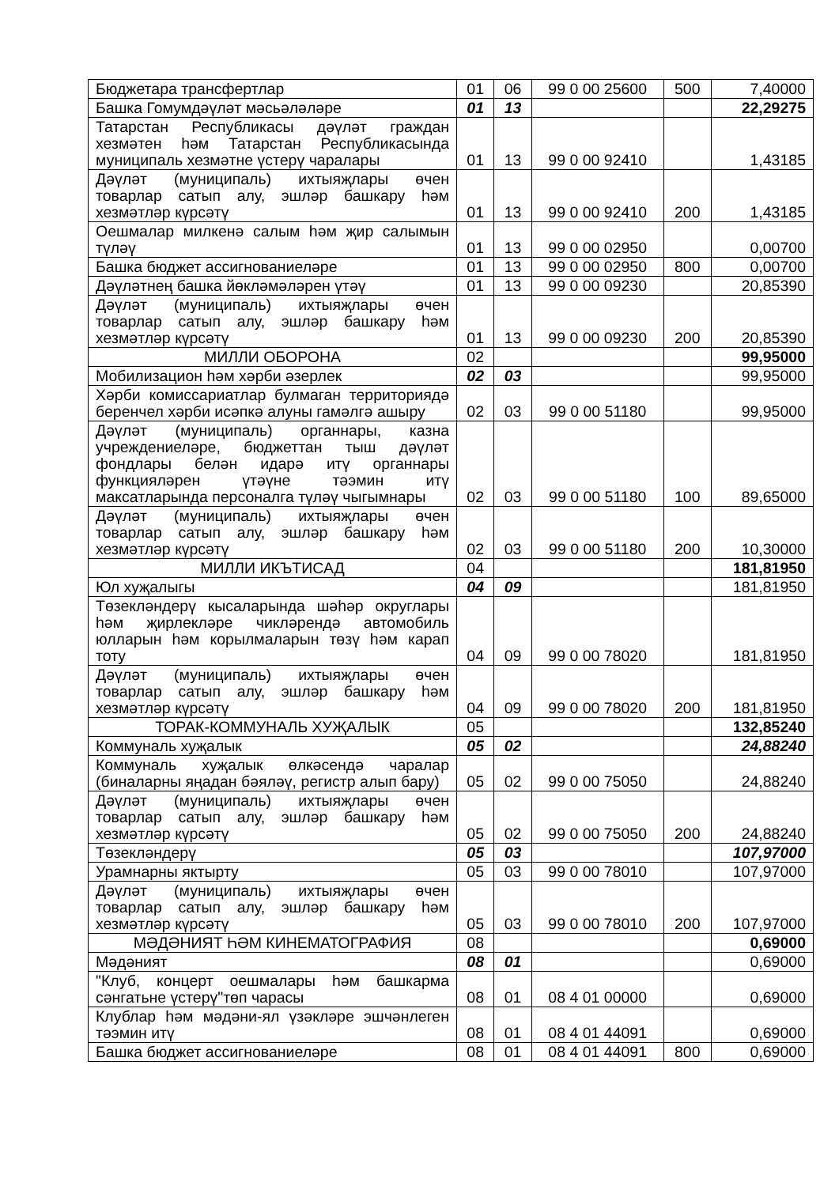| Бюджетара трансфертлар | 01 | 06 | 99 0 00 25600 | 500 | 7,40000 |
| Башка Гомумдәүләт мәсьәләләре | 01 | 13 | | | 22,29275 |
| Татарстан Республикасы дәүләт граждан хезмәтен һәм Татарстан Республикасында муниципаль хезмәтне үстерү чаралары | 01 | 13 | 99 0 00 92410 | | 1,43185 |
| Дәүләт (муниципаль) ихтыяҗлары өчен товарлар сатып алу, эшләр башкару һәм хезмәтләр күрсәтү | 01 | 13 | 99 0 00 92410 | 200 | 1,43185 |
| Оешмалар милкенә салым һәм җир салымын түләү | 01 | 13 | 99 0 00 02950 | | 0,00700 |
| Башка бюджет ассигнованиеләре | 01 | 13 | 99 0 00 02950 | 800 | 0,00700 |
| Дәүләтнең башка йөкләмәләрен үтәү | 01 | 13 | 99 0 00 09230 | | 20,85390 |
| Дәүләт (муниципаль) ихтыяҗлары өчен товарлар сатып алу, эшләр башкару һәм хезмәтләр күрсәтү | 01 | 13 | 99 0 00 09230 | 200 | 20,85390 |
| МИЛЛИ ОБОРОНА | 02 | | | | 99,95000 |
| Мобилизацион һәм хәрби әзерлек | 02 | 03 | | | 99,95000 |
| Хәрби комиссариатлар булмаган территориядә беренчел хәрби исәпкә алуны гамәлгә ашыру | 02 | 03 | 99 0 00 51180 | | 99,95000 |
| Дәүләт (муниципаль) органнары, казна учреждениеләре, бюджеттан тыш дәүләт фондлары белән идарә итү органнары функцияләрен үтәүне тәэмин итү максатларында персоналга түләү чыгымнары | 02 | 03 | 99 0 00 51180 | 100 | 89,65000 |
| Дәүләт (муниципаль) ихтыяҗлары өчен товарлар сатып алу, эшләр башкару һәм хезмәтләр күрсәтү | 02 | 03 | 99 0 00 51180 | 200 | 10,30000 |
| МИЛЛИ ИКЪТИСАД | 04 | | | | 181,81950 |
| Юл хуҗалыгы | 04 | 09 | | | 181,81950 |
| Төзекләндерү кысаларында шәһәр округлары һәм җирлекләре чикләрендә автомобиль юлларын һәм корылмаларын төзү һәм карап тоту | 04 | 09 | 99 0 00 78020 | | 181,81950 |
| Дәүләт (муниципаль) ихтыяҗлары өчен товарлар сатып алу, эшләр башкару һәм хезмәтләр күрсәтү | 04 | 09 | 99 0 00 78020 | 200 | 181,81950 |
| ТОРАК-КОММУНАЛЬ ХУҖАЛЫК | 05 | | | | 132,85240 |
| Коммуналь хуҗалык | 05 | 02 | | | 24,88240 |
| Коммуналь хуҗалык өлкәсендә чаралар (биналарны яңадан бәяләү, регистр алып бару) | 05 | 02 | 99 0 00 75050 | | 24,88240 |
| Дәүләт (муниципаль) ихтыяҗлары өчен товарлар сатып алу, эшләр башкару һәм хезмәтләр күрсәтү | 05 | 02 | 99 0 00 75050 | 200 | 24,88240 |
| Төзекләндерү | 05 | 03 | | | 107,97000 |
| Урамнарны яктырту | 05 | 03 | 99 0 00 78010 | | 107,97000 |
| Дәүләт (муниципаль) ихтыяҗлары өчен товарлар сатып алу, эшләр башкару һәм хезмәтләр күрсәтү | 05 | 03 | 99 0 00 78010 | 200 | 107,97000 |
| МӘДӘНИЯТ ҺӘМ КИНЕМАТОГРАФИЯ | 08 | | | | 0,69000 |
| Мәдәният | 08 | 01 | | | 0,69000 |
| "Клуб, концерт оешмалары һәм башкарма сәнгатьне үстерү"төп чарасы | 08 | 01 | 08 4 01 00000 | | 0,69000 |
| Клублар һәм мәдәни-ял үзәкләре эшчәнлеген тәэмин итү | 08 | 01 | 08 4 01 44091 | | 0,69000 |
| Башка бюджет ассигнованиеләре | 08 | 01 | 08 4 01 44091 | 800 | 0,69000 |